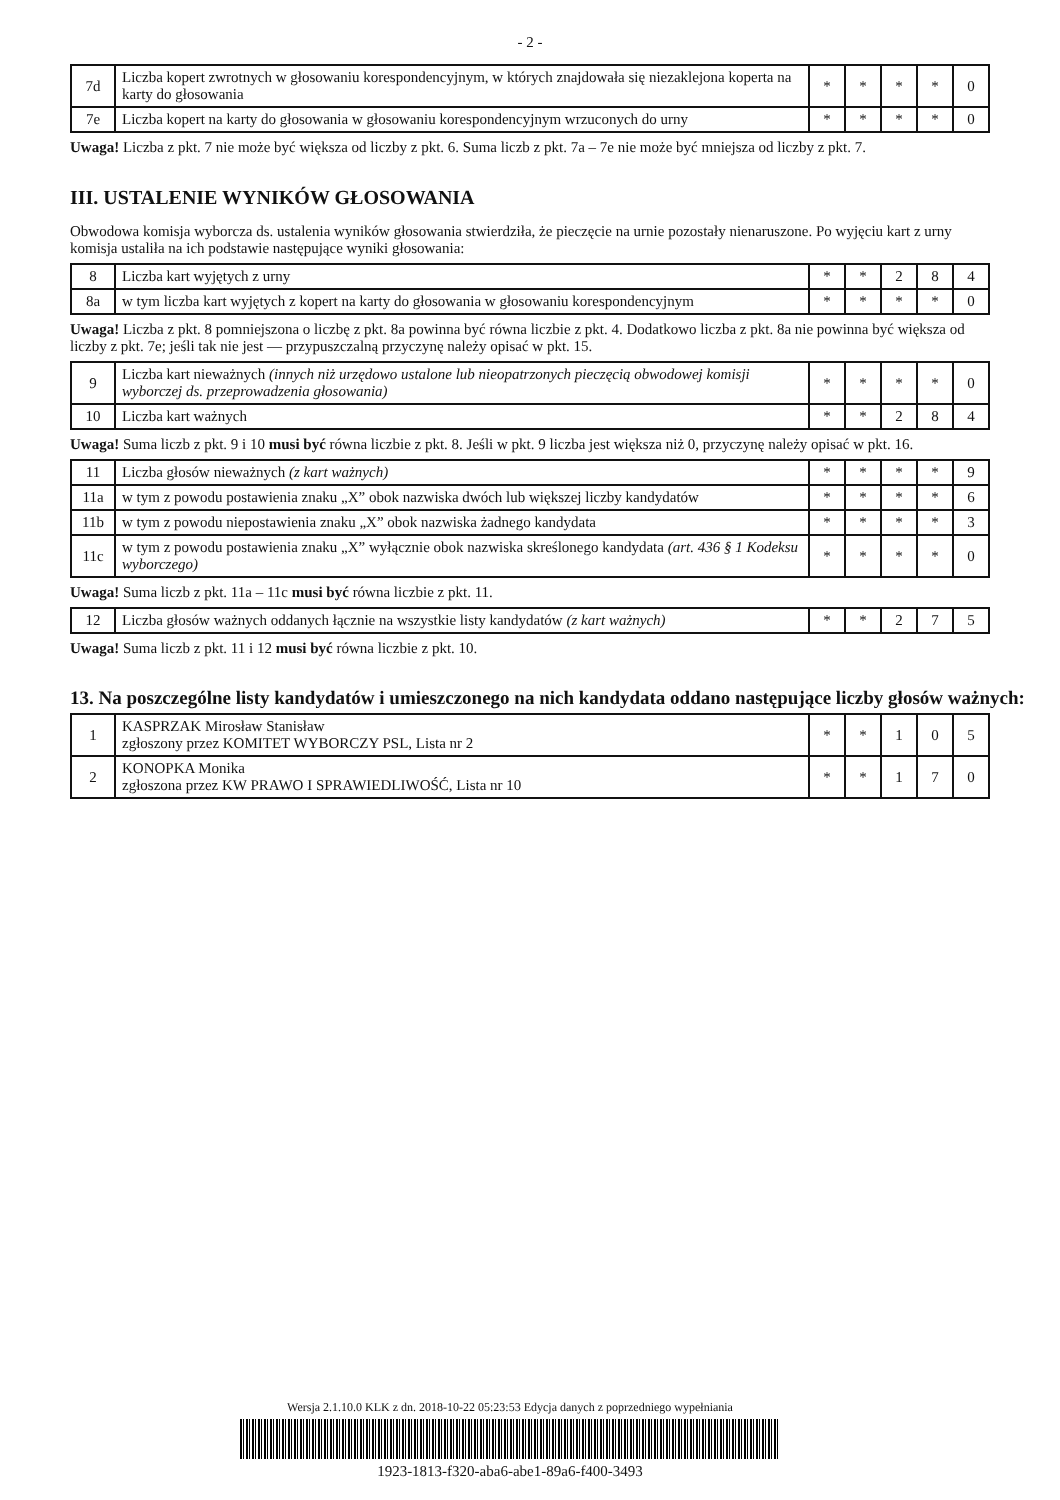- 2 -
| 7d | Liczba kopert zwrotnych w głosowaniu korespondencyjnym, w których znajdowała się niezaklejona koperta na karty do głosowania | * | * | * | * | 0 |
| 7e | Liczba kopert na karty do głosowania w głosowaniu korespondencyjnym wrzuconych do urny | * | * | * | * | 0 |
Uwaga! Liczba z pkt. 7 nie może być większa od liczby z pkt. 6. Suma liczb z pkt. 7a – 7e nie może być mniejsza od liczby z pkt. 7.
III. USTALENIE WYNIKÓW GŁOSOWANIA
Obwodowa komisja wyborcza ds. ustalenia wyników głosowania stwierdziła, że pieczęcie na urnie pozostały nienaruszone. Po wyjęciu kart z urny komisja ustaliła na ich podstawie następujące wyniki głosowania:
| 8 | Liczba kart wyjętych z urny | * | * | 2 | 8 | 4 |
| 8a | w tym liczba kart wyjętych z kopert na karty do głosowania w głosowaniu korespondencyjnym | * | * | * | * | 0 |
Uwaga! Liczba z pkt. 8 pomniejszona o liczbę z pkt. 8a powinna być równa liczbie z pkt. 4. Dodatkowo liczba z pkt. 8a nie powinna być większa od liczby z pkt. 7e; jeśli tak nie jest — przypuszczalną przyczynę należy opisać w pkt. 15.
| 9 | Liczba kart nieważnych (innych niż urzędowo ustalone lub nieopatrzonych pieczęcią obwodowej komisji wyborczej ds. przeprowadzenia głosowania) | * | * | * | * | 0 |
| 10 | Liczba kart ważnych | * | * | 2 | 8 | 4 |
Uwaga! Suma liczb z pkt. 9 i 10 musi być równa liczbie z pkt. 8. Jeśli w pkt. 9 liczba jest większa niż 0, przyczynę należy opisać w pkt. 16.
| 11 | Liczba głosów nieważnych (z kart ważnych) | * | * | * | * | 9 |
| 11a | w tym z powodu postawienia znaku „X” obok nazwiska dwóch lub większej liczby kandydatów | * | * | * | * | 6 |
| 11b | w tym z powodu niepostawienia znaku „X” obok nazwiska żadnego kandydata | * | * | * | * | 3 |
| 11c | w tym z powodu postawienia znaku „X” wyłącznie obok nazwiska skreślonego kandydata (art. 436 § 1 Kodeksu wyborczego) | * | * | * | * | 0 |
Uwaga! Suma liczb z pkt. 11a – 11c musi być równa liczbie z pkt. 11.
| 12 | Liczba głosów ważnych oddanych łącznie na wszystkie listy kandydatów (z kart ważnych) | * | * | 2 | 7 | 5 |
Uwaga! Suma liczb z pkt. 11 i 12 musi być równa liczbie z pkt. 10.
13. Na poszczególne listy kandydatów i umieszczonego na nich kandydata oddano następujące liczby głosów ważnych:
| 1 | KASPRZAK Mirosław Stanisław zgłoszony przez KOMITET WYBORCZY PSL, Lista nr 2 | * | * | 1 | 0 | 5 |
| 2 | KONOPKA Monika zgłoszona przez KW PRAWO I SPRAWIEDLIWOŚĆ, Lista nr 10 | * | * | 1 | 7 | 0 |
Wersja 2.1.10.0 KLK z dn. 2018-10-22 05:23:53 Edycja danych z poprzedniego wypełniania
1923-1813-f320-aba6-abe1-89a6-f400-3493